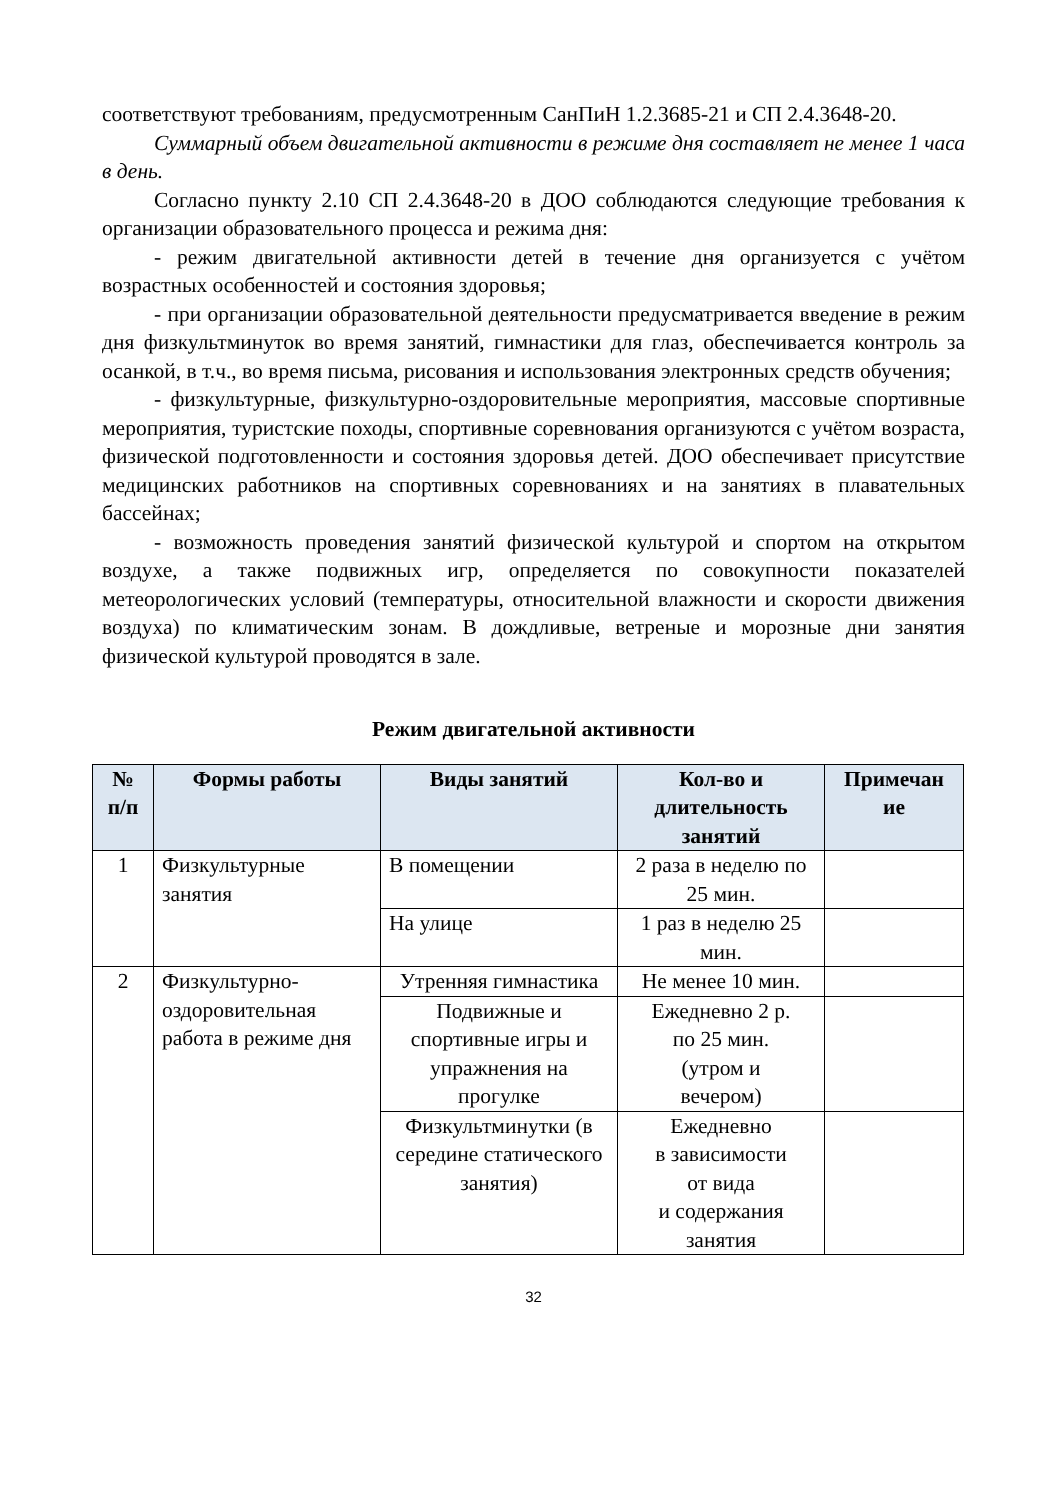соответствуют требованиям, предусмотренным СанПиН 1.2.3685-21 и СП 2.4.3648-20.
Суммарный объем двигательной активности в режиме дня составляет не менее 1 часа в день.
Согласно пункту 2.10 СП 2.4.3648-20 в ДОО соблюдаются следующие требования к организации образовательного процесса и режима дня:
- режим двигательной активности детей в течение дня организуется с учётом возрастных особенностей и состояния здоровья;
- при организации образовательной деятельности предусматривается введение в режим дня физкультминуток во время занятий, гимнастики для глаз, обеспечивается контроль за осанкой, в т.ч., во время письма, рисования и использования электронных средств обучения;
- физкультурные, физкультурно-оздоровительные мероприятия, массовые спортивные мероприятия, туристские походы, спортивные соревнования организуются с учётом возраста, физической подготовленности и состояния здоровья детей. ДОО обеспечивает присутствие медицинских работников на спортивных соревнованиях и на занятиях в плавательных бассейнах;
- возможность проведения занятий физической культурой и спортом на открытом воздухе, а также подвижных игр, определяется по совокупности показателей метеорологических условий (температуры, относительной влажности и скорости движения воздуха) по климатическим зонам. В дождливые, ветреные и морозные дни занятия физической культурой проводятся в зале.
Режим двигательной активности
| № п/п | Формы работы | Виды занятий | Кол-во и длительность занятий | Примечан ие |
| --- | --- | --- | --- | --- |
| 1 | Физкультурные занятия | В помещении | 2 раза в неделю по 25 мин. | |
| | | На улице | 1 раз в неделю 25 мин. | |
| 2 | Физкультурно-оздоровительная работа в режиме дня | Утренняя гимнастика | Не менее 10 мин. | |
| | | Подвижные и спортивные игры и упражнения на прогулке | Ежедневно 2 р. по 25 мин. (утром и вечером) | |
| | | Физкультминутки (в середине статического занятия) | Ежедневно в зависимости от вида и содержания занятия | |
32